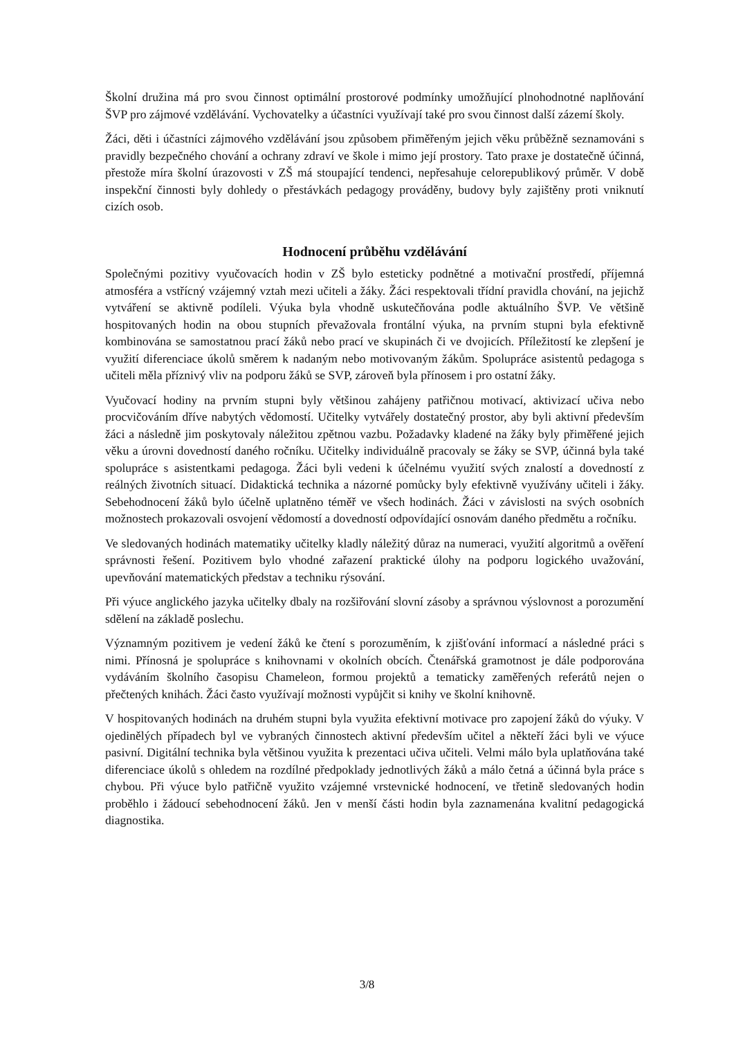Školní družina má pro svou činnost optimální prostorové podmínky umožňující plnohodnotné naplňování ŠVP pro zájmové vzdělávání. Vychovatelky a účastníci využívají také pro svou činnost další zázemí školy.
Žáci, děti i účastníci zájmového vzdělávání jsou způsobem přiměřeným jejich věku průběžně seznamováni s pravidly bezpečného chování a ochrany zdraví ve škole i mimo její prostory. Tato praxe je dostatečně účinná, přestože míra školní úrazovosti v ZŠ má stoupající tendenci, nepřesahuje celorepublikový průměr. V době inspekční činnosti byly dohledy o přestávkách pedagogy prováděny, budovy byly zajištěny proti vniknutí cizích osob.
Hodnocení průběhu vzdělávání
Společnými pozitivy vyučovacích hodin v ZŠ bylo esteticky podnětné a motivační prostředí, příjemná atmosféra a vstřícný vzájemný vztah mezi učiteli a žáky. Žáci respektovali třídní pravidla chování, na jejichž vytváření se aktivně podíleli. Výuka byla vhodně uskutečňována podle aktuálního ŠVP. Ve většině hospitovaných hodin na obou stupních převažovala frontální výuka, na prvním stupni byla efektivně kombinována se samostatnou prací žáků nebo prací ve skupinách či ve dvojicích. Příležitostí ke zlepšení je využití diferenciace úkolů směrem k nadaným nebo motivovaným žákům. Spolupráce asistentů pedagoga s učiteli měla příznivý vliv na podporu žáků se SVP, zároveň byla přínosem i pro ostatní žáky.
Vyučovací hodiny na prvním stupni byly většinou zahájeny patřičnou motivací, aktivizací učiva nebo procvičováním dříve nabytých vědomostí. Učitelky vytvářely dostatečný prostor, aby byli aktivní především žáci a následně jim poskytovaly náležitou zpětnou vazbu. Požadavky kladené na žáky byly přiměřené jejich věku a úrovni dovedností daného ročníku. Učitelky individuálně pracovaly se žáky se SVP, účinná byla také spolupráce s asistentkami pedagoga. Žáci byli vedeni k účelnému využití svých znalostí a dovedností z reálných životních situací. Didaktická technika a názorné pomůcky byly efektivně využívány učiteli i žáky. Sebehodnocení žáků bylo účelně uplatněno téměř ve všech hodinách. Žáci v závislosti na svých osobních možnostech prokazovali osvojení vědomostí a dovedností odpovídající osnovám daného předmětu a ročníku.
Ve sledovaných hodinách matematiky učitelky kladly náležitý důraz na numeraci, využití algoritmů a ověření správnosti řešení. Pozitivem bylo vhodné zařazení praktické úlohy na podporu logického uvažování, upevňování matematických představ a techniku rýsování.
Při výuce anglického jazyka učitelky dbaly na rozšiřování slovní zásoby a správnou výslovnost a porozumění sdělení na základě poslechu.
Významným pozitivem je vedení žáků ke čtení s porozuměním, k zjišťování informací a následné práci s nimi. Přínosná je spolupráce s knihovnami v okolních obcích. Čtenářská gramotnost je dále podporována vydáváním školního časopisu Chameleon, formou projektů a tematicky zaměřených referátů nejen o přečtených knihách. Žáci často využívají možnosti vypůjčit si knihy ve školní knihovně.
V hospitovaných hodinách na druhém stupni byla využita efektivní motivace pro zapojení žáků do výuky. V ojedinělých případech byl ve vybraných činnostech aktivní především učitel a někteří žáci byli ve výuce pasivní. Digitální technika byla většinou využita k prezentaci učiva učiteli. Velmi málo byla uplatňována také diferenciace úkolů s ohledem na rozdílné předpoklady jednotlivých žáků a málo četná a účinná byla práce s chybou. Při výuce bylo patřičně využito vzájemné vrstevnické hodnocení, ve třetině sledovaných hodin proběhlo i žádoucí sebehodnocení žáků. Jen v menší části hodin byla zaznamenána kvalitní pedagogická diagnostika.
3/8